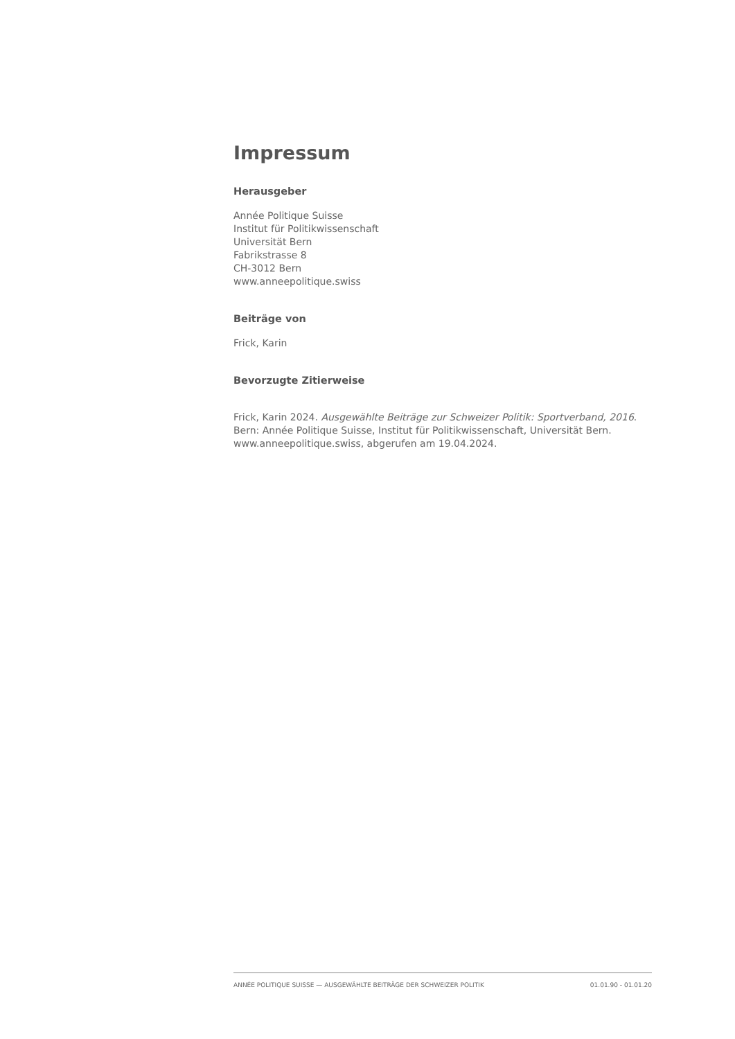Impressum
Herausgeber
Année Politique Suisse
Institut für Politikwissenschaft
Universität Bern
Fabrikstrasse 8
CH-3012 Bern
www.anneepolitique.swiss
Beiträge von
Frick, Karin
Bevorzugte Zitierweise
Frick, Karin 2024. Ausgewählte Beiträge zur Schweizer Politik: Sportverband, 2016. Bern: Année Politique Suisse, Institut für Politikwissenschaft, Universität Bern. www.anneepolitique.swiss, abgerufen am 19.04.2024.
ANNÉE POLITIQUE SUISSE — AUSGEWÄHLTE BEITRÄGE DER SCHWEIZER POLITIK 01.01.90 - 01.01.20